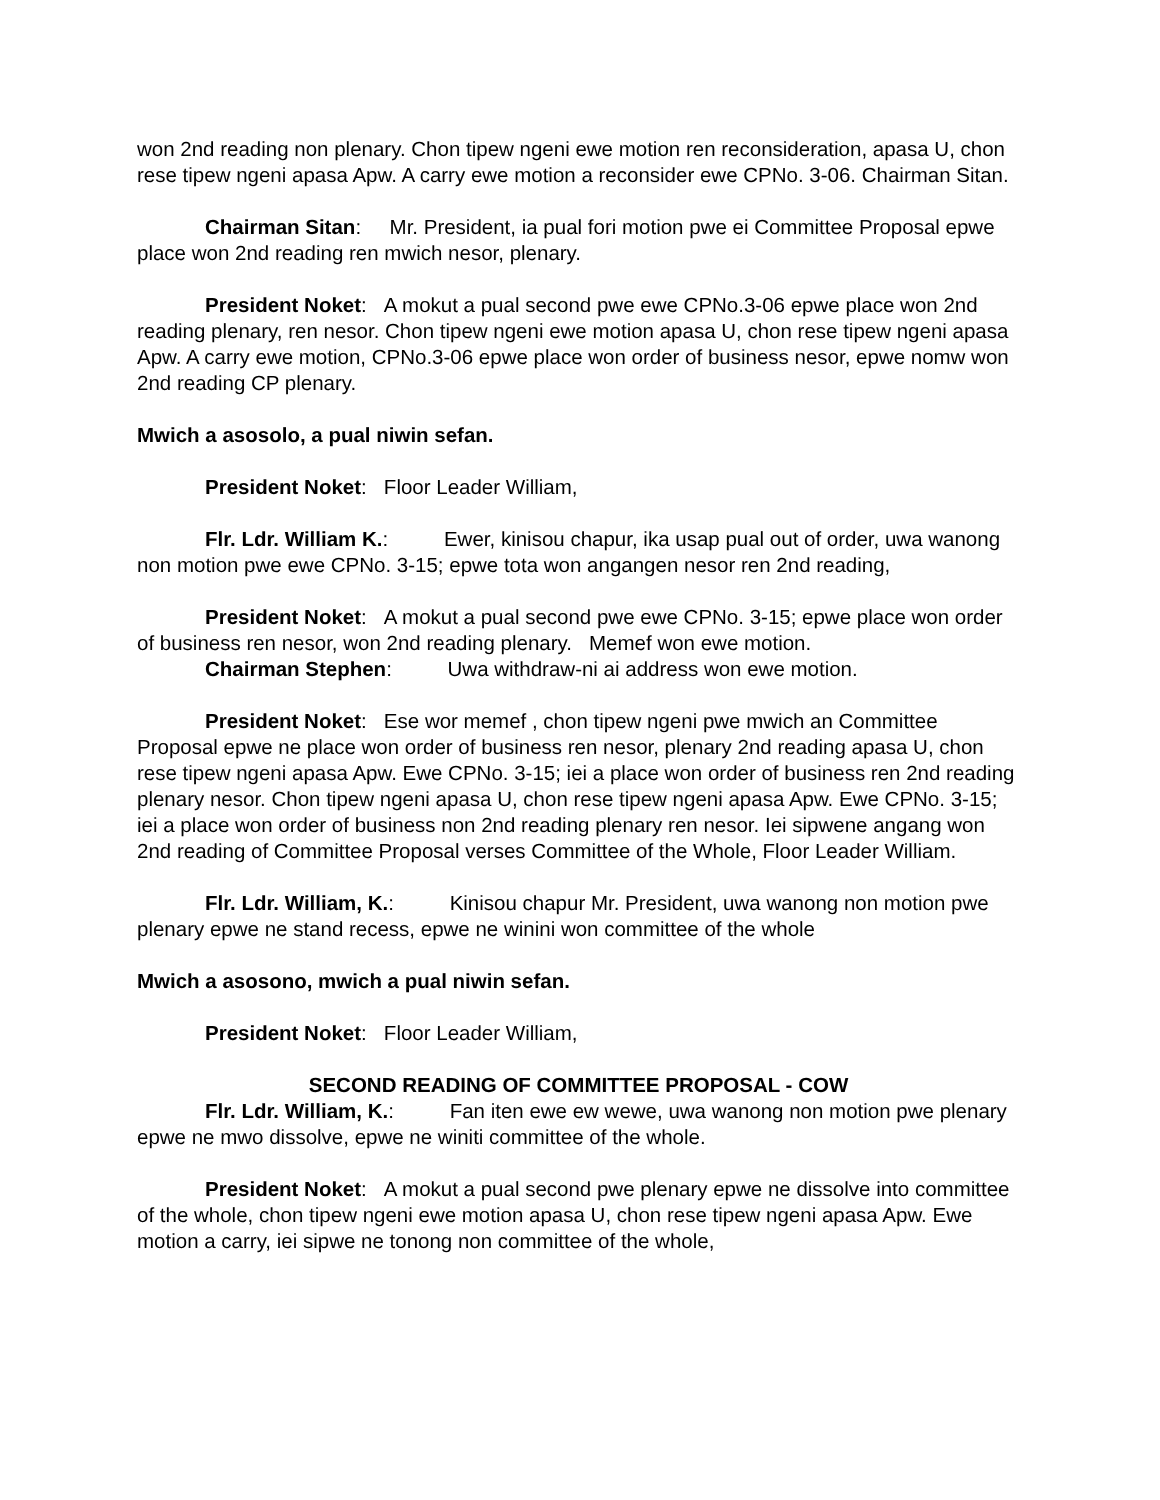won 2nd reading non plenary. Chon tipew ngeni ewe motion ren reconsideration, apasa U, chon rese tipew ngeni apasa Apw. A carry ewe motion a reconsider ewe CPNo. 3-06. Chairman Sitan.
Chairman Sitan: Mr. President, ia pual fori motion pwe ei Committee Proposal epwe place won 2nd reading ren mwich nesor, plenary.
President Noket: A mokut a pual second pwe ewe CPNo.3-06 epwe place won 2nd reading plenary, ren nesor. Chon tipew ngeni ewe motion apasa U, chon rese tipew ngeni apasa Apw. A carry ewe motion, CPNo.3-06 epwe place won order of business nesor, epwe nomw won 2nd reading CP plenary.
Mwich a asosolo, a pual niwin sefan.
President Noket: Floor Leader William,
Flr. Ldr. William K.: Ewer, kinisou chapur, ika usap pual out of order, uwa wanong non motion pwe ewe CPNo. 3-15; epwe tota won angangen nesor ren 2nd reading,
President Noket: A mokut a pual second pwe ewe CPNo. 3-15; epwe place won order of business ren nesor, won 2nd reading plenary. Memef won ewe motion.
Chairman Stephen: Uwa withdraw-ni ai address won ewe motion.
President Noket: Ese wor memef , chon tipew ngeni pwe mwich an Committee Proposal epwe ne place won order of business ren nesor, plenary 2nd reading apasa U, chon rese tipew ngeni apasa Apw. Ewe CPNo. 3-15; iei a place won order of business ren 2nd reading plenary nesor. Chon tipew ngeni apasa U, chon rese tipew ngeni apasa Apw. Ewe CPNo. 3-15; iei a place won order of business non 2nd reading plenary ren nesor. Iei sipwene angang won 2nd reading of Committee Proposal verses Committee of the Whole, Floor Leader William.
Flr. Ldr. William, K.: Kinisou chapur Mr. President, uwa wanong non motion pwe plenary epwe ne stand recess, epwe ne winini won committee of the whole
Mwich a asosono, mwich a pual niwin sefan.
President Noket: Floor Leader William,
SECOND READING OF COMMITTEE PROPOSAL - COW
Flr. Ldr. William, K.: Fan iten ewe ew wewe, uwa wanong non motion pwe plenary epwe ne mwo dissolve, epwe ne winiti committee of the whole.
President Noket: A mokut a pual second pwe plenary epwe ne dissolve into committee of the whole, chon tipew ngeni ewe motion apasa U, chon rese tipew ngeni apasa Apw. Ewe motion a carry, iei sipwe ne tonong non committee of the whole,